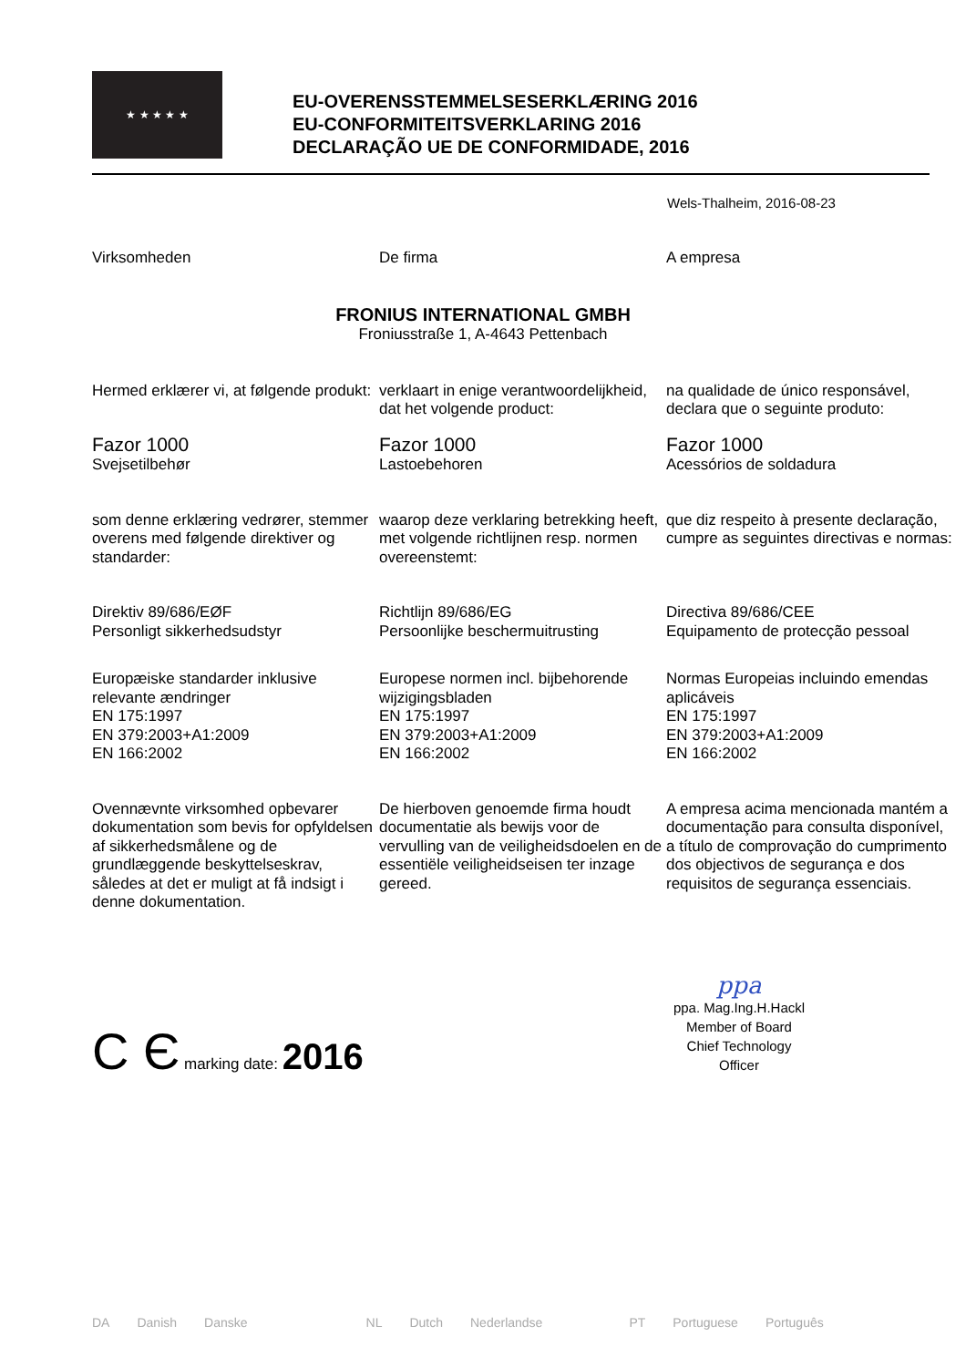★ ★ ★ ★ ★
EU-OVERENSSTEMMELSESERKLÆRING 2016
EU-CONFORMITEITSVERKLARING 2016
DECLARAÇÃO UE DE CONFORMIDADE, 2016
Wels-Thalheim, 2016-08-23
Virksomheden De firma A empresa
FRONIUS INTERNATIONAL GMBH
Froniusstraße 1, A-4643 Pettenbach
Hermed erklærer vi, at følgende produkt:
verklaart in enige verantwoordelijkheid, dat het volgende product:
na qualidade de único responsável, declara que o seguinte produto:
Fazor 1000
Svejsetilbehør
Fazor 1000
Lastoebehoren
Fazor 1000
Acessórios de soldadura
som denne erklæring vedrører, stemmer overens med følgende direktiver og standarder:
waarop deze verklaring betrekking heeft, met volgende richtlijnen resp. normen overeenstemt:
que diz respeito à presente declaração, cumpre as seguintes directivas e normas:
Direktiv 89/686/EØF
Personligt sikkerhedsudstyr
Richtlijn 89/686/EG
Persoonlijke beschermuitrusting
Directiva 89/686/CEE
Equipamento de protecção pessoal
Europæiske standarder inklusive relevante ændringer
EN 175:1997
EN 379:2003+A1:2009
EN 166:2002
Europese normen incl. bijbehorende wijzigingsbladen
EN 175:1997
EN 379:2003+A1:2009
EN 166:2002
Normas Europeias incluindo emendas aplicáveis
EN 175:1997
EN 379:2003+A1:2009
EN 166:2002
Ovennævnte virksomhed opbevarer dokumentation som bevis for opfyldelsen af sikkerhedsmålene og de grundlæggende beskyttelseskrav, således at det er muligt at få indsigt i denne dokumentation.
De hierboven genoemde firma houdt documentatie als bewijs voor de vervulling van de veiligheidsdoelen en de essentiële veiligheidseisen ter inzage gereed.
A empresa acima mencionada mantém a documentação para consulta disponível, a título de comprovação do cumprimento dos objectivos de segurança e dos requisitos de segurança essenciais.
C Є marking date: 2016
ppa
ppa. Mag.Ing.H.Hackl
Member of Board
Chief Technology Officer
DA Danish Danske NL Dutch Nederlandse PT Portuguese Português